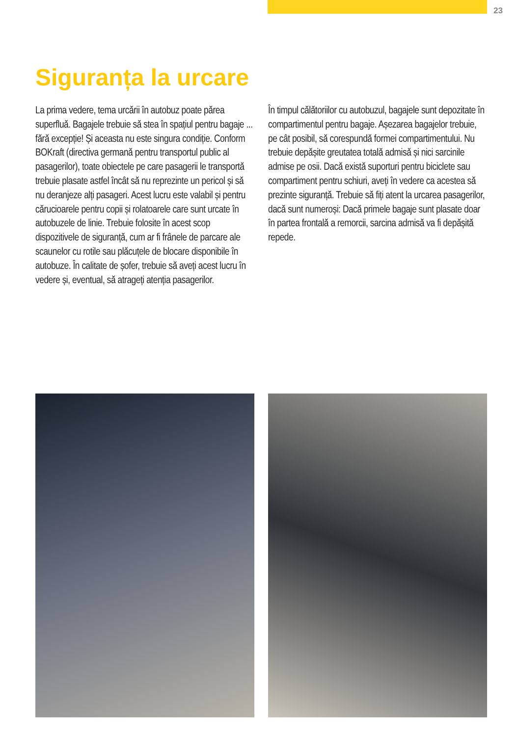23
Siguranța la urcare
La prima vedere, tema urcării în autobuz poate părea superfluă. Bagajele trebuie să stea în spațiul pentru bagaje ... fără excepție! Și aceasta nu este singura condiție. Conform BOKraft (directiva germană pentru transportul public al pasagerilor), toate obiectele pe care pasagerii le transportă trebuie plasate astfel încât să nu reprezinte un pericol și să nu deranjeze alți pasageri. Acest lucru este valabil și pentru cărucioarele pentru copii și rolatoarele care sunt urcate în autobuzele de linie. Trebuie folosite în acest scop dispozitivele de siguranță, cum ar fi frânele de parcare ale scaunelor cu rotile sau plăcuțele de blocare disponibile în autobuze. În calitate de șofer, trebuie să aveți acest lucru în vedere și, eventual, să atrageți atenția pasagerilor.
În timpul călătoriilor cu autobuzul, bagajele sunt depozitate în compartimentul pentru bagaje. Așezarea bagajelor trebuie, pe cât posibil, să corespundă formei compartimentului. Nu trebuie depășite greutatea totală admisă și nici sarcinile admise pe osii. Dacă există suporturi pentru biciclete sau compartiment pentru schiuri, aveți în vedere ca acestea să prezinte siguranță. Trebuie să fiți atent la urcarea pasagerilor, dacă sunt numeroși: Dacă primele bagaje sunt plasate doar în partea frontală a remorcii, sarcina admisă va fi depășită repede.